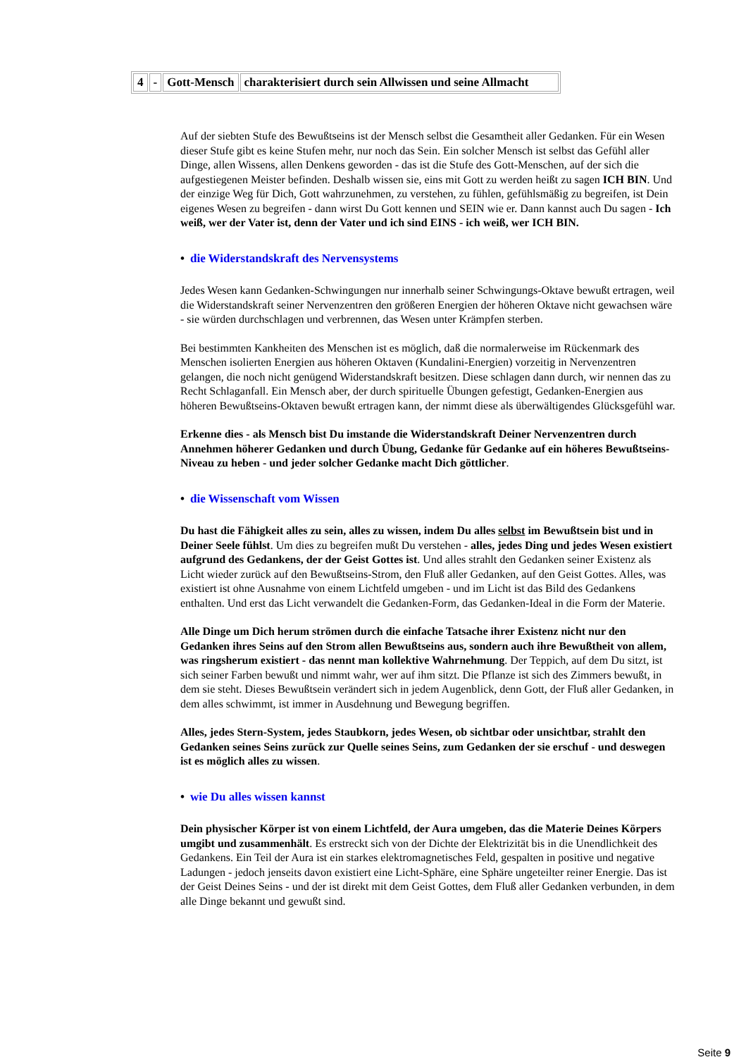| 4 | - | Gott-Mensch | charakterisiert durch sein Allwissen und seine Allmacht |
Auf der siebten Stufe des Bewußtseins ist der Mensch selbst die Gesamtheit aller Gedanken. Für ein Wesen dieser Stufe gibt es keine Stufen mehr, nur noch das Sein. Ein solcher Mensch ist selbst das Gefühl aller Dinge, allen Wissens, allen Denkens geworden - das ist die Stufe des Gott-Menschen, auf der sich die aufgestiegenen Meister befinden. Deshalb wissen sie, eins mit Gott zu werden heißt zu sagen ICH BIN. Und der einzige Weg für Dich, Gott wahrzunehmen, zu verstehen, zu fühlen, gefühlsmäßig zu begreifen, ist Dein eigenes Wesen zu begreifen - dann wirst Du Gott kennen und SEIN wie er. Dann kannst auch Du sagen - Ich weiß, wer der Vater ist, denn der Vater und ich sind EINS - ich weiß, wer ICH BIN.
• die Widerstandskraft des Nervensystems
Jedes Wesen kann Gedanken-Schwingungen nur innerhalb seiner Schwingungs-Oktave bewußt ertragen, weil die Widerstandskraft seiner Nervenzentren den größeren Energien der höheren Oktave nicht gewachsen wäre - sie würden durchschlagen und verbrennen, das Wesen unter Krämpfen sterben.
Bei bestimmten Kankheiten des Menschen ist es möglich, daß die normalerweise im Rückenmark des Menschen isolierten Energien aus höheren Oktaven (Kundalini-Energien) vorzeitig in Nervenzentren gelangen, die noch nicht genügend Widerstandskraft besitzen. Diese schlagen dann durch, wir nennen das zu Recht Schlaganfall. Ein Mensch aber, der durch spirituelle Übungen gefestigt, Gedanken-Energien aus höheren Bewußtseins-Oktaven bewußt ertragen kann, der nimmt diese als überwältigendes Glücksgefühl war.
Erkenne dies - als Mensch bist Du imstande die Widerstandskraft Deiner Nervenzentren durch Annehmen höherer Gedanken und durch Übung, Gedanke für Gedanke auf ein höheres Bewußtseins-Niveau zu heben - und jeder solcher Gedanke macht Dich göttlicher.
• die Wissenschaft vom Wissen
Du hast die Fähigkeit alles zu sein, alles zu wissen, indem Du alles selbst im Bewußtsein bist und in Deiner Seele fühlst. Um dies zu begreifen mußt Du verstehen - alles, jedes Ding und jedes Wesen existiert aufgrund des Gedankens, der der Geist Gottes ist. Und alles strahlt den Gedanken seiner Existenz als Licht wieder zurück auf den Bewußtseins-Strom, den Fluß aller Gedanken, auf den Geist Gottes. Alles, was existiert ist ohne Ausnahme von einem Lichtfeld umgeben - und im Licht ist das Bild des Gedankens enthalten. Und erst das Licht verwandelt die Gedanken-Form, das Gedanken-Ideal in die Form der Materie.
Alle Dinge um Dich herum strömen durch die einfache Tatsache ihrer Existenz nicht nur den Gedanken ihres Seins auf den Strom allen Bewußtseins aus, sondern auch ihre Bewußtheit von allem, was ringsherum existiert - das nennt man kollektive Wahrnehmung. Der Teppich, auf dem Du sitzt, ist sich seiner Farben bewußt und nimmt wahr, wer auf ihm sitzt. Die Pflanze ist sich des Zimmers bewußt, in dem sie steht. Dieses Bewußtsein verändert sich in jedem Augenblick, denn Gott, der Fluß aller Gedanken, in dem alles schwimmt, ist immer in Ausdehnung und Bewegung begriffen.
Alles, jedes Stern-System, jedes Staubkorn, jedes Wesen, ob sichtbar oder unsichtbar, strahlt den Gedanken seines Seins zurück zur Quelle seines Seins, zum Gedanken der sie erschuf - und deswegen ist es möglich alles zu wissen.
• wie Du alles wissen kannst
Dein physischer Körper ist von einem Lichtfeld, der Aura umgeben, das die Materie Deines Körpers umgibt und zusammenhält. Es erstreckt sich von der Dichte der Elektrizität bis in die Unendlichkeit des Gedankens. Ein Teil der Aura ist ein starkes elektromagnetisches Feld, gespalten in positive und negative Ladungen - jedoch jenseits davon existiert eine Licht-Sphäre, eine Sphäre ungeteilter reiner Energie. Das ist der Geist Deines Seins - und der ist direkt mit dem Geist Gottes, dem Fluß aller Gedanken verbunden, in dem alle Dinge bekannt und gewußt sind.
Seite 9